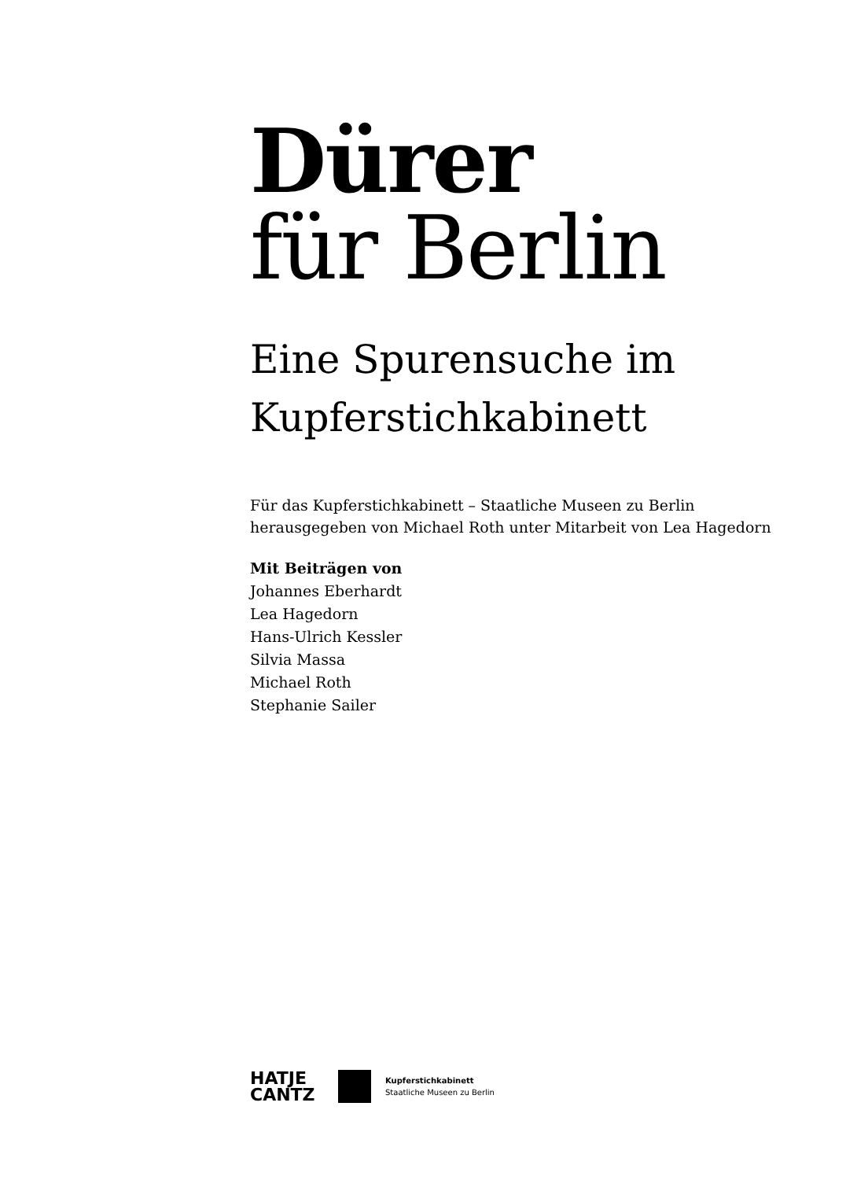Dürer
für Berlin
Eine Spurensuche im
Kupferstichkabinett
Für das Kupferstichkabinett – Staatliche Museen zu Berlin
herausgegeben von Michael Roth unter Mitarbeit von Lea Hagedorn
Mit Beiträgen von
Johannes Eberhardt
Lea Hagedorn
Hans-Ulrich Kessler
Silvia Massa
Michael Roth
Stephanie Sailer
HATJE
CANTZ
Kupferstichkabinett
Staatliche Museen zu Berlin